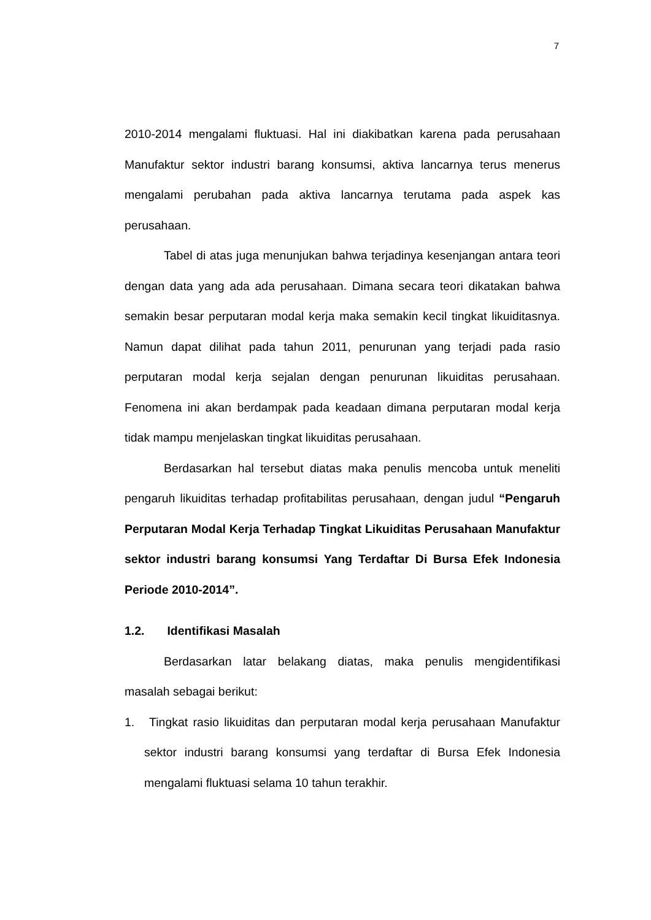7
2010-2014 mengalami fluktuasi. Hal ini diakibatkan karena pada perusahaan Manufaktur sektor industri barang konsumsi, aktiva lancarnya terus menerus mengalami perubahan pada aktiva lancarnya terutama pada aspek kas perusahaan.
Tabel di atas juga menunjukan bahwa terjadinya kesenjangan antara teori dengan data yang ada ada perusahaan. Dimana secara teori dikatakan bahwa semakin besar perputaran modal kerja maka semakin kecil tingkat likuiditasnya. Namun dapat dilihat pada tahun 2011, penurunan yang terjadi pada rasio perputaran modal kerja sejalan dengan penurunan likuiditas perusahaan. Fenomena ini akan berdampak pada keadaan dimana perputaran modal kerja tidak mampu menjelaskan tingkat likuiditas perusahaan.
Berdasarkan hal tersebut diatas maka penulis mencoba untuk meneliti pengaruh likuiditas terhadap profitabilitas perusahaan, dengan judul “Pengaruh Perputaran Modal Kerja Terhadap Tingkat Likuiditas Perusahaan Manufaktur sektor industri barang konsumsi Yang Terdaftar Di Bursa Efek Indonesia Periode 2010-2014”.
1.2. Identifikasi Masalah
Berdasarkan latar belakang diatas, maka penulis mengidentifikasi masalah sebagai berikut:
1. Tingkat rasio likuiditas dan perputaran modal kerja perusahaan Manufaktur sektor industri barang konsumsi yang terdaftar di Bursa Efek Indonesia mengalami fluktuasi selama 10 tahun terakhir.